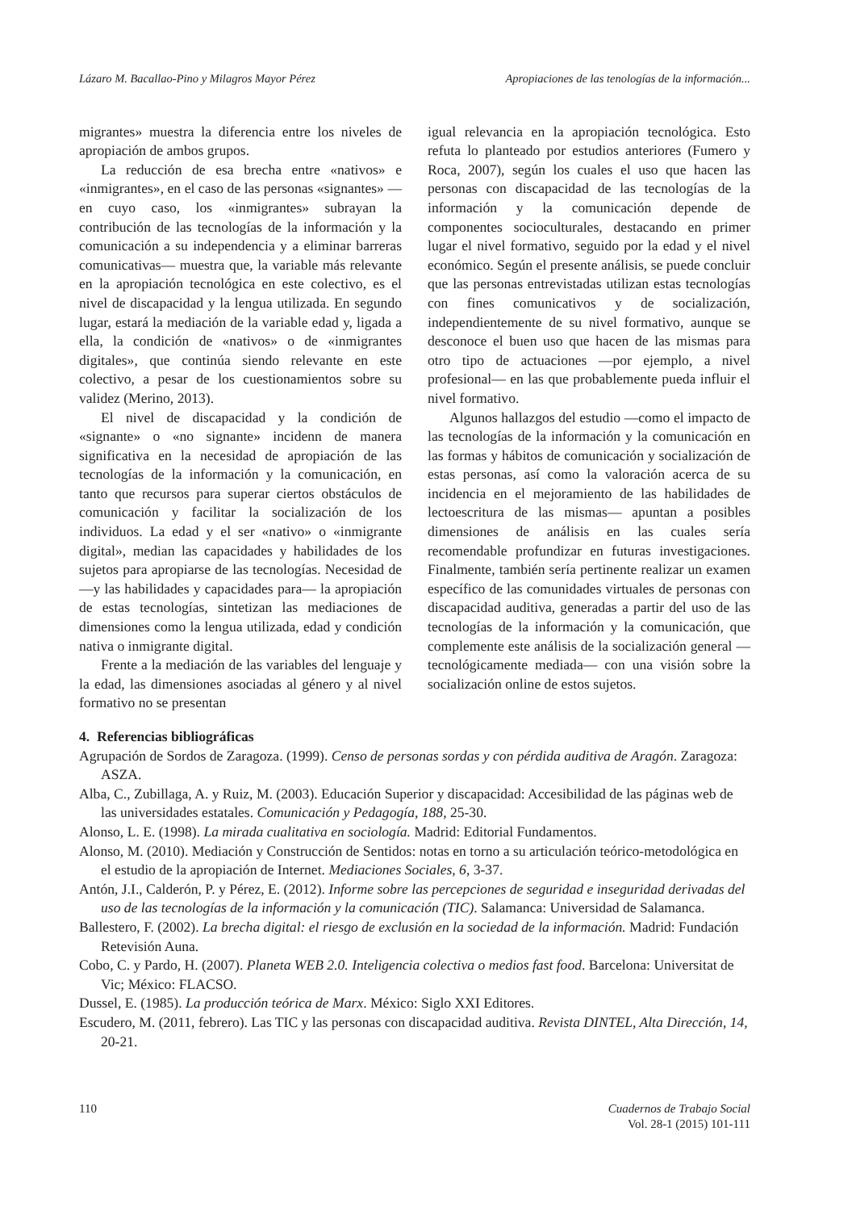Lázaro M. Bacallao-Pino y Milagros Mayor Pérez Apropiaciones de las tenologías de la información...
migrantes» muestra la diferencia entre los niveles de apropiación de ambos grupos.
La reducción de esa brecha entre «nativos» e «inmigrantes», en el caso de las personas «signantes» —en cuyo caso, los «inmigrantes» subrayan la contribución de las tecnologías de la información y la comunicación a su independencia y a eliminar barreras comunicativas— muestra que, la variable más relevante en la apropiación tecnológica en este colectivo, es el nivel de discapacidad y la lengua utilizada. En segundo lugar, estará la mediación de la variable edad y, ligada a ella, la condición de «nativos» o de «inmigrantes digitales», que continúa siendo relevante en este colectivo, a pesar de los cuestionamientos sobre su validez (Merino, 2013).
El nivel de discapacidad y la condición de «signante» o «no signante» incidenn de manera significativa en la necesidad de apropiación de las tecnologías de la información y la comunicación, en tanto que recursos para superar ciertos obstáculos de comunicación y facilitar la socialización de los individuos. La edad y el ser «nativo» o «inmigrante digital», median las capacidades y habilidades de los sujetos para apropiarse de las tecnologías. Necesidad de —y las habilidades y capacidades para— la apropiación de estas tecnologías, sintetizan las mediaciones de dimensiones como la lengua utilizada, edad y condición nativa o inmigrante digital.
Frente a la mediación de las variables del lenguaje y la edad, las dimensiones asociadas al género y al nivel formativo no se presentan
igual relevancia en la apropiación tecnológica. Esto refuta lo planteado por estudios anteriores (Fumero y Roca, 2007), según los cuales el uso que hacen las personas con discapacidad de las tecnologías de la información y la comunicación depende de componentes socioculturales, destacando en primer lugar el nivel formativo, seguido por la edad y el nivel económico. Según el presente análisis, se puede concluir que las personas entrevistadas utilizan estas tecnologías con fines comunicativos y de socialización, independientemente de su nivel formativo, aunque se desconoce el buen uso que hacen de las mismas para otro tipo de actuaciones —por ejemplo, a nivel profesional— en las que probablemente pueda influir el nivel formativo.
Algunos hallazgos del estudio —como el impacto de las tecnologías de la información y la comunicación en las formas y hábitos de comunicación y socialización de estas personas, así como la valoración acerca de su incidencia en el mejoramiento de las habilidades de lectoescritura de las mismas— apuntan a posibles dimensiones de análisis en las cuales sería recomendable profundizar en futuras investigaciones. Finalmente, también sería pertinente realizar un examen específico de las comunidades virtuales de personas con discapacidad auditiva, generadas a partir del uso de las tecnologías de la información y la comunicación, que complemente este análisis de la socialización general —tecnológicamente mediada— con una visión sobre la socialización online de estos sujetos.
4. Referencias bibliográficas
Agrupación de Sordos de Zaragoza. (1999). Censo de personas sordas y con pérdida auditiva de Aragón. Zaragoza: ASZA.
Alba, C., Zubillaga, A. y Ruiz, M. (2003). Educación Superior y discapacidad: Accesibilidad de las páginas web de las universidades estatales. Comunicación y Pedagogía, 188, 25-30.
Alonso, L. E. (1998). La mirada cualitativa en sociología. Madrid: Editorial Fundamentos.
Alonso, M. (2010). Mediación y Construcción de Sentidos: notas en torno a su articulación teórico-metodológica en el estudio de la apropiación de Internet. Mediaciones Sociales, 6, 3-37.
Antón, J.I., Calderón, P. y Pérez, E. (2012). Informe sobre las percepciones de seguridad e inseguridad derivadas del uso de las tecnologías de la información y la comunicación (TIC). Salamanca: Universidad de Salamanca.
Ballestero, F. (2002). La brecha digital: el riesgo de exclusión en la sociedad de la información. Madrid: Fundación Retevisión Auna.
Cobo, C. y Pardo, H. (2007). Planeta WEB 2.0. Inteligencia colectiva o medios fast food. Barcelona: Universitat de Vic; México: FLACSO.
Dussel, E. (1985). La producción teórica de Marx. México: Siglo XXI Editores.
Escudero, M. (2011, febrero). Las TIC y las personas con discapacidad auditiva. Revista DINTEL, Alta Dirección, 14, 20-21.
110 Cuadernos de Trabajo Social
Vol. 28-1 (2015) 101-111